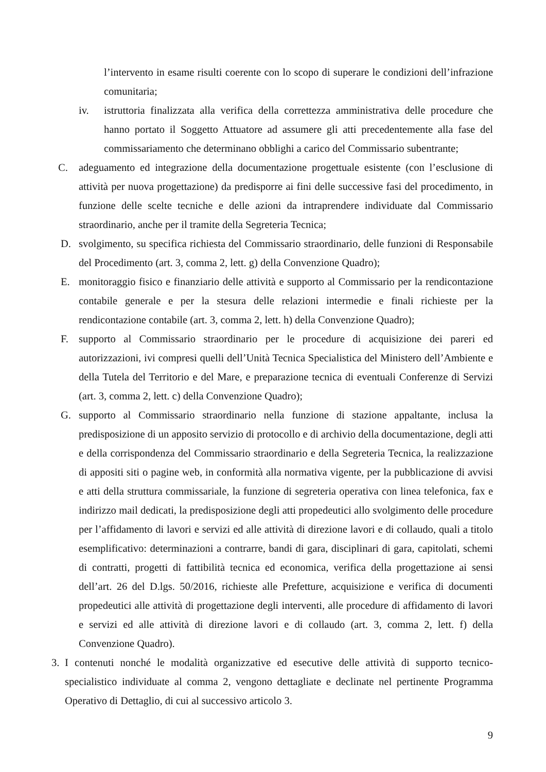l’intervento in esame risulti coerente con lo scopo di superare le condizioni dell’infrazione comunitaria;
iv. istruttoria finalizzata alla verifica della correttezza amministrativa delle procedure che hanno portato il Soggetto Attuatore ad assumere gli atti precedentemente alla fase del commissariamento che determinano obblighi a carico del Commissario subentrante;
C. adeguamento ed integrazione della documentazione progettuale esistente (con l’esclusione di attività per nuova progettazione) da predisporre ai fini delle successive fasi del procedimento, in funzione delle scelte tecniche e delle azioni da intraprendere individuate dal Commissario straordinario, anche per il tramite della Segreteria Tecnica;
D. svolgimento, su specifica richiesta del Commissario straordinario, delle funzioni di Responsabile del Procedimento (art. 3, comma 2, lett. g) della Convenzione Quadro);
E. monitoraggio fisico e finanziario delle attività e supporto al Commissario per la rendicontazione contabile generale e per la stesura delle relazioni intermedie e finali richieste per la rendicontazione contabile (art. 3, comma 2, lett. h) della Convenzione Quadro);
F. supporto al Commissario straordinario per le procedure di acquisizione dei pareri ed autorizzazioni, ivi compresi quelli dell’Unità Tecnica Specialistica del Ministero dell’Ambiente e della Tutela del Territorio e del Mare, e preparazione tecnica di eventuali Conferenze di Servizi (art. 3, comma 2, lett. c) della Convenzione Quadro);
G. supporto al Commissario straordinario nella funzione di stazione appaltante, inclusa la predisposizione di un apposito servizio di protocollo e di archivio della documentazione, degli atti e della corrispondenza del Commissario straordinario e della Segreteria Tecnica, la realizzazione di appositi siti o pagine web, in conformità alla normativa vigente, per la pubblicazione di avvisi e atti della struttura commissariale, la funzione di segreteria operativa con linea telefonica, fax e indirizzo mail dedicati, la predisposizione degli atti propedeutici allo svolgimento delle procedure per l’affidamento di lavori e servizi ed alle attività di direzione lavori e di collaudo, quali a titolo esemplificativo: determinazioni a contrarre, bandi di gara, disciplinari di gara, capitolati, schemi di contratti, progetti di fattibilità tecnica ed economica, verifica della progettazione ai sensi dell’art. 26 del D.lgs. 50/2016, richieste alle Prefetture, acquisizione e verifica di documenti propedeutici alle attività di progettazione degli interventi, alle procedure di affidamento di lavori e servizi ed alle attività di direzione lavori e di collaudo (art. 3, comma 2, lett. f) della Convenzione Quadro).
3. I contenuti nonché le modalità organizzative ed esecutive delle attività di supporto tecnico-specialistico individuate al comma 2, vengono dettagliate e declinate nel pertinente Programma Operativo di Dettaglio, di cui al successivo articolo 3.
9